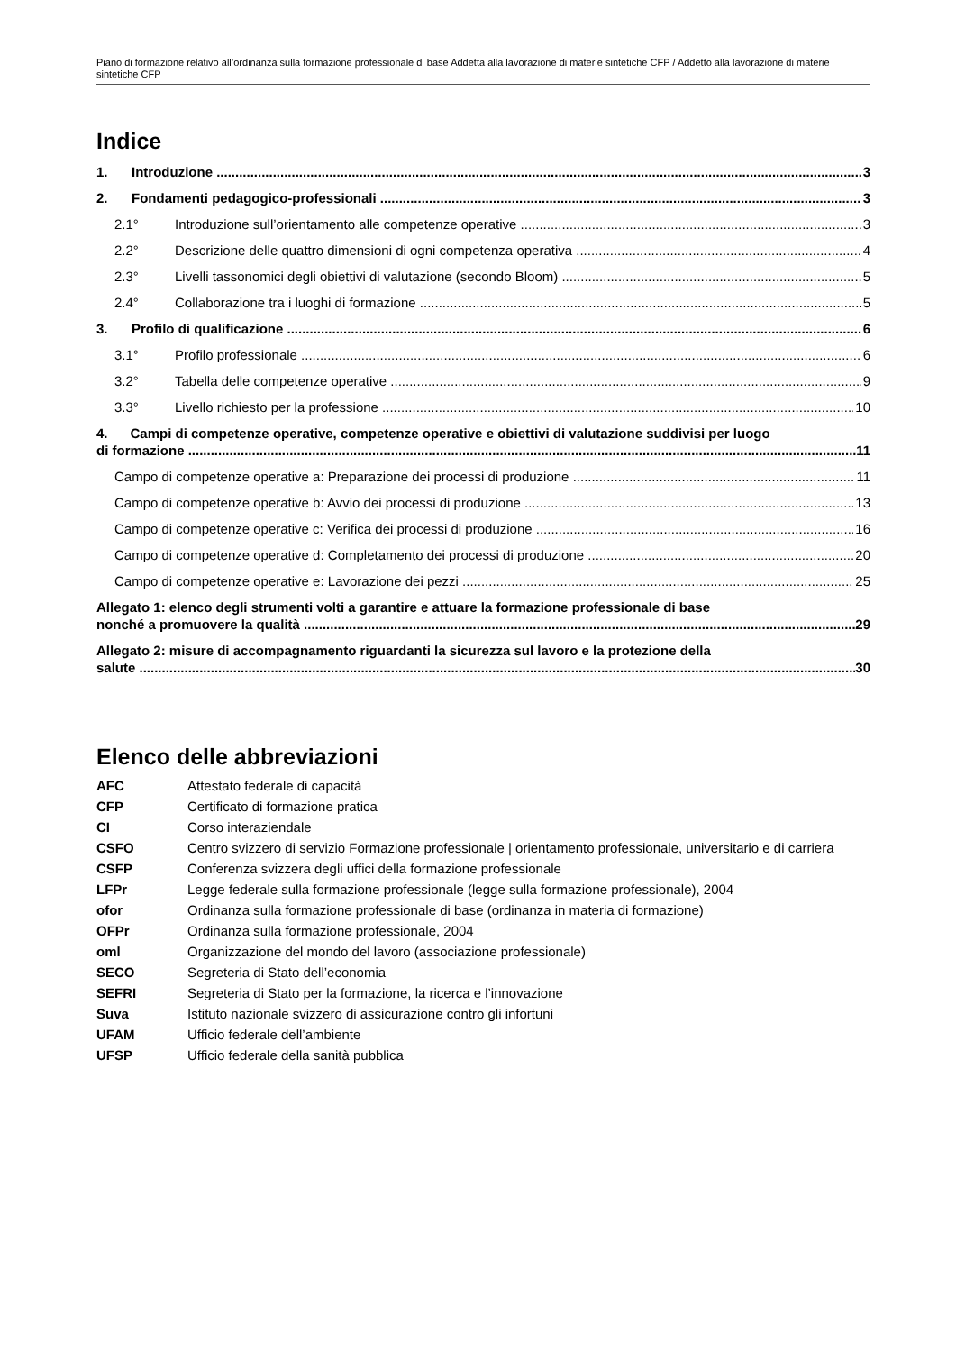Piano di formazione relativo all’ordinanza sulla formazione professionale di base Addetta alla lavorazione di materie sintetiche CFP / Addetto alla lavorazione di materie sintetiche CFP
Indice
1. Introduzione 3
2. Fondamenti pedagogico-professionali 3
2.1° Introduzione sull’orientamento alle competenze operative 3
2.2° Descrizione delle quattro dimensioni di ogni competenza operativa 4
2.3° Livelli tassonomici degli obiettivi di valutazione (secondo Bloom) 5
2.4° Collaborazione tra i luoghi di formazione 5
3. Profilo di qualificazione 6
3.1° Profilo professionale 6
3.2° Tabella delle competenze operative 9
3.3° Livello richiesto per la professione 10
4. Campi di competenze operative, competenze operative e obiettivi di valutazione suddivisi per luogo
di formazione 11
Campo di competenze operative a: Preparazione dei processi di produzione 11
Campo di competenze operative b: Avvio dei processi di produzione 13
Campo di competenze operative c: Verifica dei processi di produzione 16
Campo di competenze operative d: Completamento dei processi di produzione 20
Campo di competenze operative e: Lavorazione dei pezzi 25
Allegato 1: elenco degli strumenti volti a garantire e attuare la formazione professionale di base
nonché a promuovere la qualità 29
Allegato 2: misure di accompagnamento riguardanti la sicurezza sul lavoro e la protezione della
salute 30
Elenco delle abbreviazioni
| AFC | Attestato federale di capacità |
| CFP | Certificato di formazione pratica |
| CI | Corso interaziendale |
| CSFO | Centro svizzero di servizio Formazione professionale / orientamento professionale, universitario e di carriera |
| CSFP | Conferenza svizzera degli uffici della formazione professionale |
| LFPr | Legge federale sulla formazione professionale (legge sulla formazione professionale), 2004 |
| ofor | Ordinanza sulla formazione professionale di base (ordinanza in materia di formazione) |
| OFPr | Ordinanza sulla formazione professionale, 2004 |
| oml | Organizzazione del mondo del lavoro (associazione professionale) |
| SECO | Segreteria di Stato dell’economia |
| SEFRI | Segreteria di Stato per la formazione, la ricerca e l’innovazione |
| Suva | Istituto nazionale svizzero di assicurazione contro gli infortuni |
| UFAM | Ufficio federale dell’ambiente |
| UFSP | Ufficio federale della sanità pubblica |